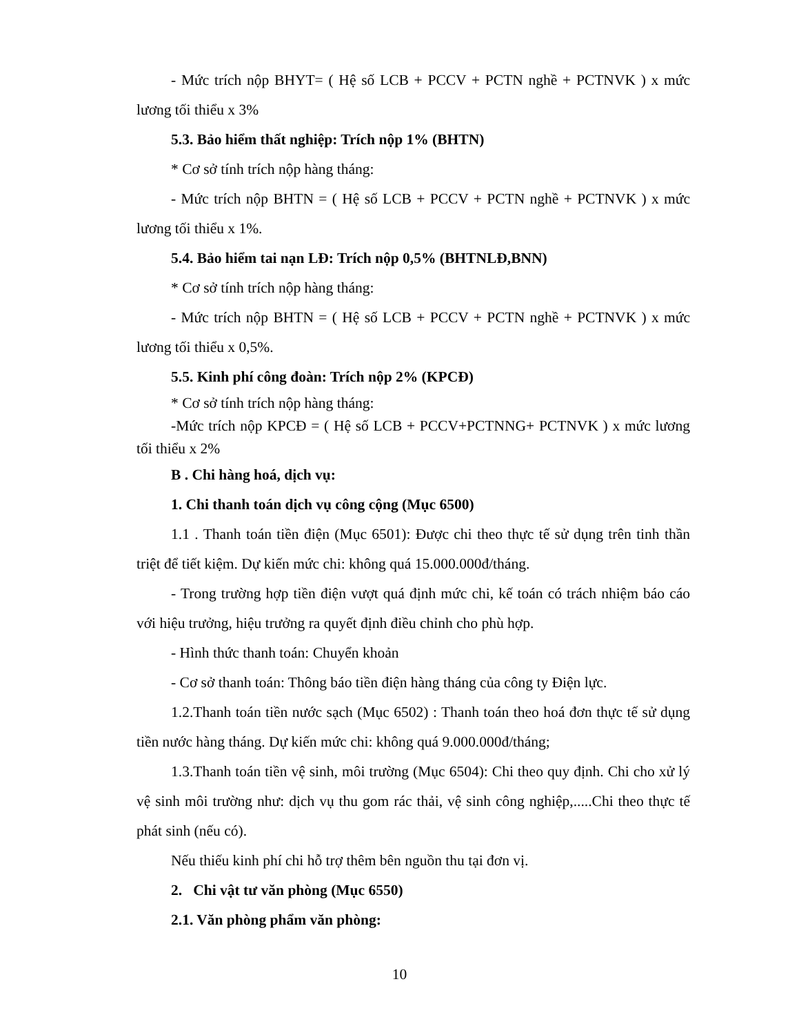- Mức trích nộp BHYT= ( Hệ số LCB + PCCV + PCTN nghề + PCTNVK ) x mức lương tối thiểu x 3%
5.3. Bảo hiểm thất nghiệp: Trích nộp 1% (BHTN)
* Cơ sở tính trích nộp hàng tháng:
- Mức trích nộp BHTN = ( Hệ số LCB + PCCV + PCTN nghề + PCTNVK ) x mức lương tối thiểu x 1%.
5.4. Bảo hiểm tai nạn LĐ: Trích nộp 0,5% (BHTNLĐ,BNN)
* Cơ sở tính trích nộp hàng tháng:
- Mức trích nộp BHTN = ( Hệ số LCB + PCCV + PCTN nghề + PCTNVK ) x mức lương tối thiểu x 0,5%.
5.5. Kinh phí công đoàn: Trích nộp 2% (KPCĐ)
* Cơ sở tính trích nộp hàng tháng:
-Mức trích nộp KPCĐ = ( Hệ số LCB + PCCV+PCTNNG+ PCTNVK ) x mức lương tối thiểu x 2%
B . Chi hàng hoá, dịch vụ:
1. Chi thanh toán dịch vụ công cộng (Mục 6500)
1.1 . Thanh toán tiền điện (Mục 6501): Được chi theo thực tế sử dụng trên tinh thần triệt để tiết kiệm. Dự kiến mức chi: không quá 15.000.000đ/tháng.
- Trong trường hợp tiền điện vượt quá định mức chi, kế toán có trách nhiệm báo cáo với hiệu trưởng, hiệu trưởng ra quyết định điều chỉnh cho phù hợp.
- Hình thức thanh toán: Chuyển khoản
- Cơ sở thanh toán: Thông báo tiền điện hàng tháng của công ty Điện lực.
1.2.Thanh toán tiền nước sạch (Mục 6502) : Thanh toán theo hoá đơn thực tế sử dụng tiền nước hàng tháng. Dự kiến mức chi: không quá 9.000.000đ/tháng;
1.3.Thanh toán tiền vệ sinh, môi trường (Mục 6504): Chi theo quy định. Chi cho xử lý vệ sinh môi trường như: dịch vụ thu gom rác thải, vệ sinh công nghiệp,.....Chi theo thực tế phát sinh (nếu có).
Nếu thiếu kinh phí chi hỗ trợ thêm bên nguồn thu tại đơn vị.
2. Chi vật tư văn phòng (Mục 6550)
2.1. Văn phòng phẩm văn phòng:
10